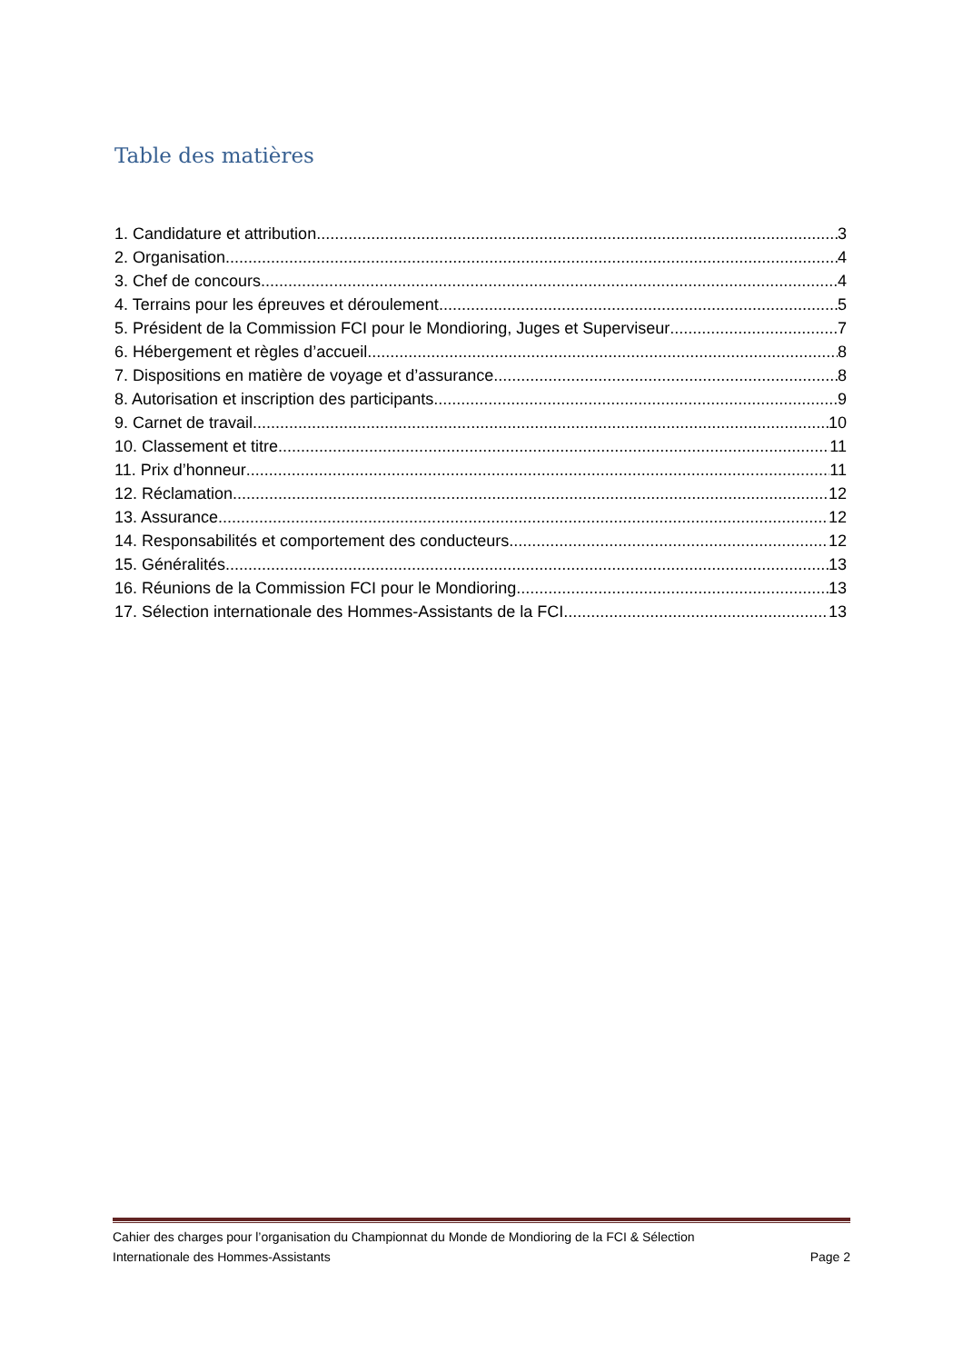Table des matières
1. Candidature et attribution 3
2. Organisation 4
3. Chef de concours 4
4. Terrains pour les épreuves et déroulement 5
5. Président de la Commission FCI pour le Mondioring, Juges et Superviseur 7
6. Hébergement et règles d’accueil 8
7. Dispositions en matière de voyage et d’assurance 8
8. Autorisation et inscription des participants 9
9. Carnet de travail 10
10. Classement et titre 11
11. Prix d’honneur 11
12. Réclamation 12
13. Assurance 12
14. Responsabilités et comportement des conducteurs 12
15. Généralités 13
16. Réunions de la Commission FCI pour le Mondioring 13
17. Sélection internationale des Hommes-Assistants de la FCI 13
Cahier des charges pour l’organisation du Championnat du Monde de Mondioring de la FCI & Sélection
Internationale des Hommes-Assistants Page 2